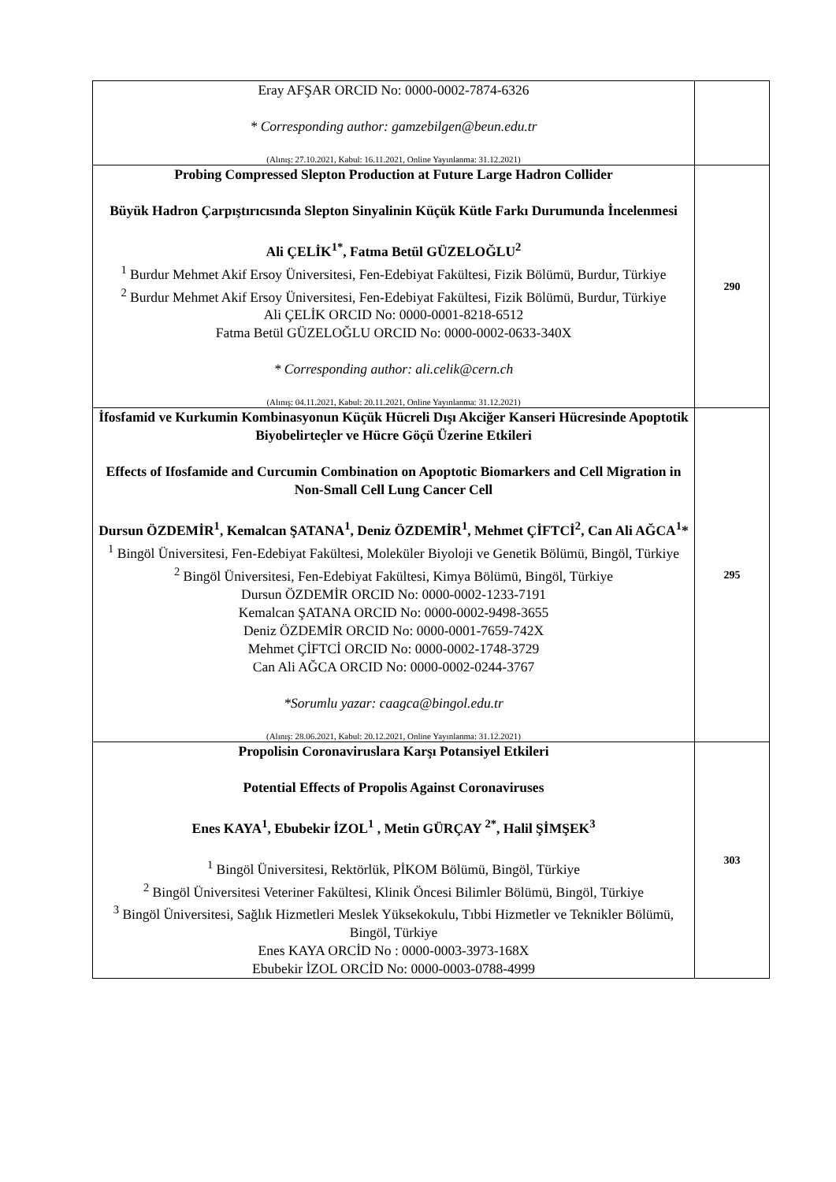| Eray AFŞAR ORCID No: 0000-0002-7874-6326 * Corresponding author: gamzebilgen@beun.edu.tr (Alınış: 27.10.2021, Kabul: 16.11.2021, Online Yayınlanma: 31.12.2021) | |
| Probing Compressed Slepton Production at Future Large Hadron Collider Büyük Hadron Çarpıştırıcısında Slepton Sinyalinin Küçük Kütle Farkı Durumunda İncelenmesi Ali ÇELİK<sup>1*</sup>, Fatma Betül GÜZELOĞLU<sup>2</sup> <sup>1</sup> Burdur Mehmet Akif Ersoy Üniversitesi, Fen-Edebiyat Fakültesi, Fizik Bölümü, Burdur, Türkiye <sup>2</sup> Burdur Mehmet Akif Ersoy Üniversitesi, Fen-Edebiyat Fakültesi, Fizik Bölümü, Burdur, Türkiye Ali ÇELİK ORCID No: 0000-0001-8218-6512 Fatma Betül GÜZELOĞLU ORCID No: 0000-0002-0633-340X * Corresponding author: ali.celik@cern.ch (Alınış: 04.11.2021, Kabul: 20.11.2021, Online Yayınlanma: 31.12.2021) | 290 |
| İfosfamid ve Kurkumin Kombinasyonun Küçük Hücreli Dışı Akciğer Kanseri Hücresinde Apoptotik Biyobelirteçler ve Hücre Göçü Üzerine Etkileri Effects of Ifosfamide and Curcumin Combination on Apoptotic Biomarkers and Cell Migration in Non-Small Cell Lung Cancer Cell Dursun ÖZDEMİR<sup>1</sup>, Kemalcan ŞATANA<sup>1</sup>, Deniz ÖZDEMİR<sup>1</sup>, Mehmet ÇİFTCİ<sup>2</sup>, Can Ali AĞCA<sup>1</sup>* <sup>1</sup> Bingöl Üniversitesi, Fen-Edebiyat Fakültesi, Moleküler Biyoloji ve Genetik Bölümü, Bingöl, Türkiye <sup>2</sup> Bingöl Üniversitesi, Fen-Edebiyat Fakültesi, Kimya Bölümü, Bingöl, Türkiye Dursun ÖZDEMİR ORCID No: 0000-0002-1233-7191 Kemalcan ŞATANA ORCID No: 0000-0002-9498-3655 Deniz ÖZDEMİR ORCID No: 0000-0001-7659-742X Mehmet ÇİFTCİ ORCID No: 0000-0002-1748-3729 Can Ali AĞCA ORCID No: 0000-0002-0244-3767 *Sorumlu yazar: caagca@bingol.edu.tr (Alınış: 28.06.2021, Kabul: 20.12.2021, Online Yayınlanma: 31.12.2021) | 295 |
| Propolisin Coronaviruslara Karşı Potansiyel Etkileri Potential Effects of Propolis Against Coronaviruses Enes KAYA<sup>1</sup>, Ebubekir İZOL<sup>1</sup> , Metin GÜRÇAY <sup>2*</sup>, Halil ŞİMŞEK<sup>3</sup> <sup>1</sup> Bingöl Üniversitesi, Rektörlük, PİKOM Bölümü, Bingöl, Türkiye <sup>2</sup> Bingöl Üniversitesi Veteriner Fakültesi, Klinik Öncesi Bilimler Bölümü, Bingöl, Türkiye <sup>3</sup> Bingöl Üniversitesi, Sağlık Hizmetleri Meslek Yüksekokulu, Tıbbi Hizmetler ve Teknikler Bölümü, Bingöl, Türkiye Enes KAYA ORCİD No : 0000-0003-3973-168X Ebubekir İZOL ORCİD No: 0000-0003-0788-4999 | 303 |